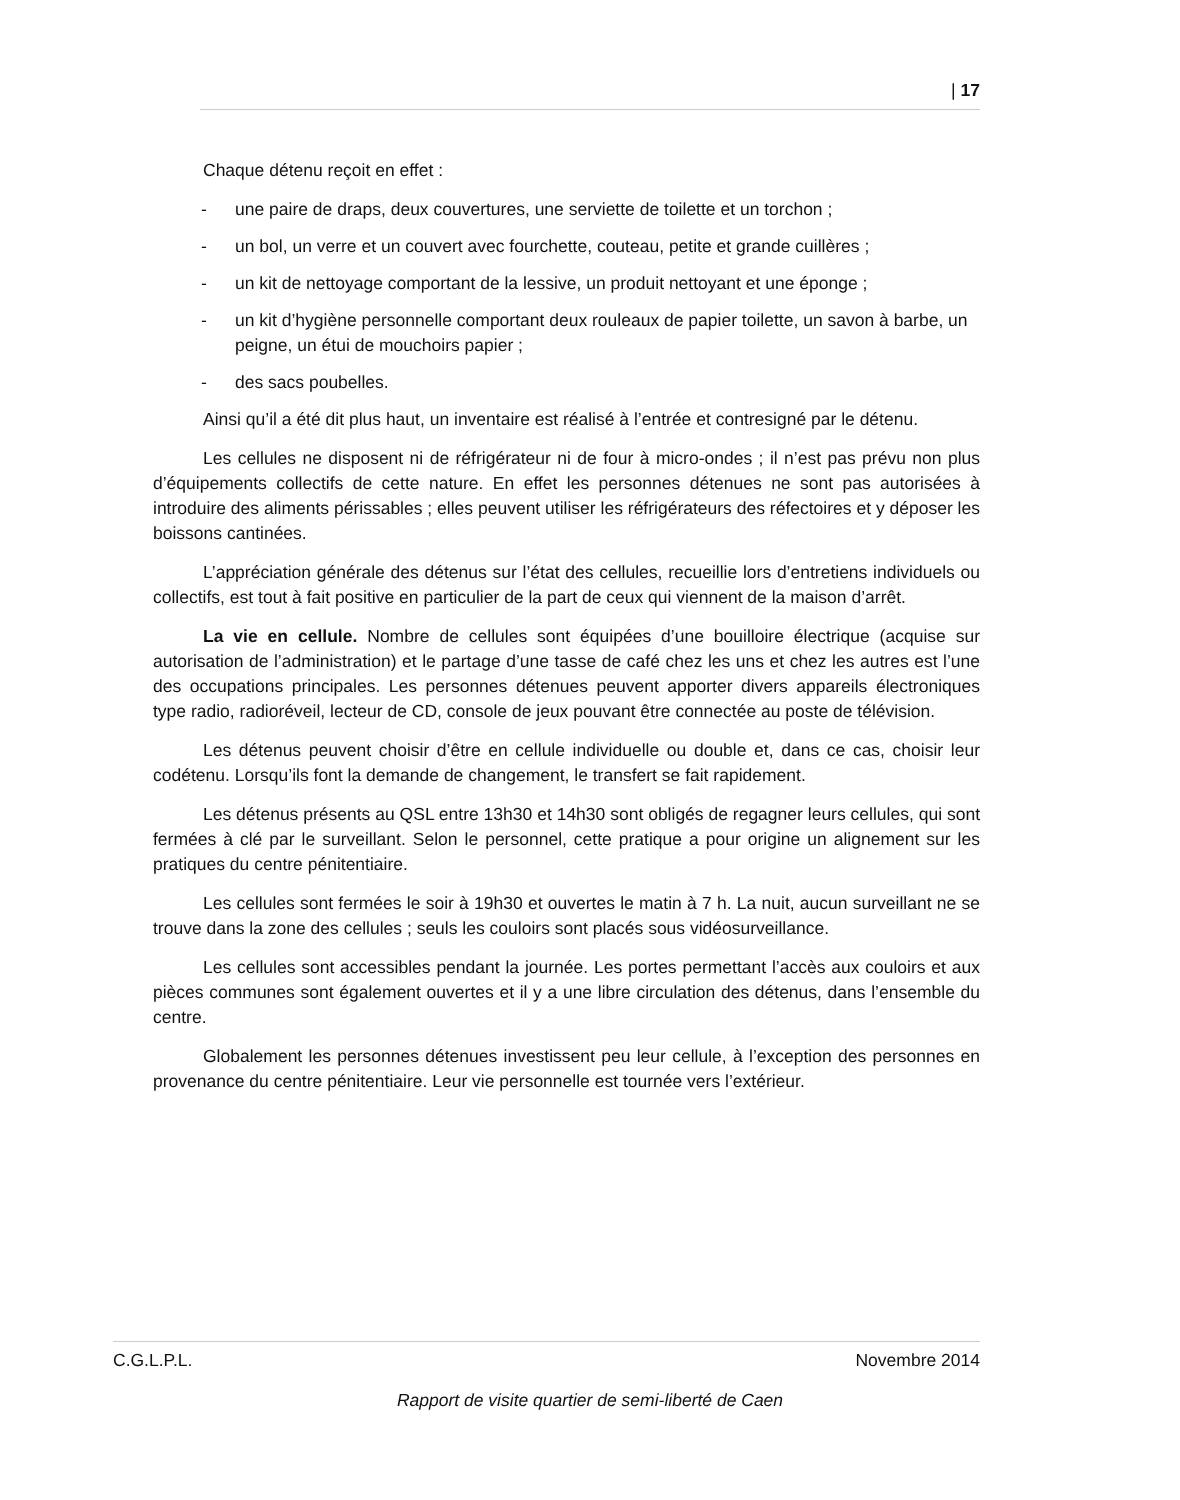| 17
Chaque détenu reçoit en effet :
- une paire de draps, deux couvertures, une serviette de toilette et un torchon ;
- un bol, un verre et un couvert avec fourchette, couteau, petite et grande cuillères ;
- un kit de nettoyage comportant de la lessive, un produit nettoyant et une éponge ;
- un kit d’hygiène personnelle comportant deux rouleaux de papier toilette, un savon à barbe, un peigne, un étui de mouchoirs papier ;
- des sacs poubelles.
Ainsi qu’il a été dit plus haut, un inventaire est réalisé à l’entrée et contresigné par le détenu.
Les cellules ne disposent ni de réfrigérateur ni de four à micro-ondes ; il n’est pas prévu non plus d’équipements collectifs de cette nature. En effet les personnes détenues ne sont pas autorisées à introduire des aliments périssables ; elles peuvent utiliser les réfrigérateurs des réfectoires et y déposer les boissons cantinées.
L’appréciation générale des détenus sur l’état des cellules, recueillie lors d’entretiens individuels ou collectifs, est tout à fait positive en particulier de la part de ceux qui viennent de la maison d’arrêt.
La vie en cellule. Nombre de cellules sont équipées d’une bouilloire électrique (acquise sur autorisation de l’administration) et le partage d’une tasse de café chez les uns et chez les autres est l’une des occupations principales. Les personnes détenues peuvent apporter divers appareils électroniques type radio, radioréveil, lecteur de CD, console de jeux pouvant être connectée au poste de télévision.
Les détenus peuvent choisir d’être en cellule individuelle ou double et, dans ce cas, choisir leur codétenu. Lorsqu’ils font la demande de changement, le transfert se fait rapidement.
Les détenus présents au QSL entre 13h30 et 14h30 sont obligés de regagner leurs cellules, qui sont fermées à clé par le surveillant. Selon le personnel, cette pratique a pour origine un alignement sur les pratiques du centre pénitentiaire.
Les cellules sont fermées le soir à 19h30 et ouvertes le matin à 7 h. La nuit, aucun surveillant ne se trouve dans la zone des cellules ; seuls les couloirs sont placés sous vidéosurveillance.
Les cellules sont accessibles pendant la journée. Les portes permettant l’accès aux couloirs et aux pièces communes sont également ouvertes et il y a une libre circulation des détenus, dans l’ensemble du centre.
Globalement les personnes détenues investissent peu leur cellule, à l’exception des personnes en provenance du centre pénitentiaire. Leur vie personnelle est tournée vers l’extérieur.
C.G.L.P.L. Novembre 2014
Rapport de visite quartier de semi-liberté de Caen